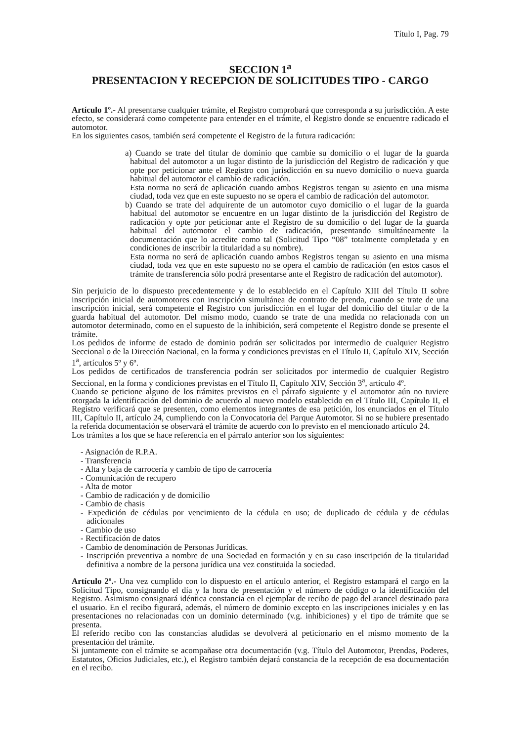Título I, Pag. 79
SECCION 1<sup>a</sup>
PRESENTACION Y RECEPCION DE SOLICITUDES TIPO - CARGO
Artículo 1º.- Al presentarse cualquier trámite, el Registro comprobará que corresponda a su jurisdicción. A este efecto, se considerará como competente para entender en el trámite, el Registro donde se encuentre radicado el automotor.
En los siguientes casos, también será competente el Registro de la futura radicación:
a) Cuando se trate del titular de dominio que cambie su domicilio o el lugar de la guarda habitual del automotor a un lugar distinto de la jurisdicción del Registro de radicación y que opte por peticionar ante el Registro con jurisdicción en su nuevo domicilio o nueva guarda habitual del automotor el cambio de radicación.
Esta norma no será de aplicación cuando ambos Registros tengan su asiento en una misma ciudad, toda vez que en este supuesto no se opera el cambio de radicación del automotor.
b) Cuando se trate del adquirente de un automotor cuyo domicilio o el lugar de la guarda habitual del automotor se encuentre en un lugar distinto de la jurisdicción del Registro de radicación y opte por peticionar ante el Registro de su domicilio o del lugar de la guarda habitual del automotor el cambio de radicación, presentando simultáneamente la documentación que lo acredite como tal (Solicitud Tipo “08” totalmente completada y en condiciones de inscribir la titularidad a su nombre).
Esta norma no será de aplicación cuando ambos Registros tengan su asiento en una misma ciudad, toda vez que en este supuesto no se opera el cambio de radicación (en estos casos el trámite de transferencia sólo podrá presentarse ante el Registro de radicación del automotor).
Sin perjuicio de lo dispuesto precedentemente y de lo establecido en el Capítulo XIII del Título II sobre inscripción inicial de automotores con inscripción simultánea de contrato de prenda, cuando se trate de una inscripción inicial, será competente el Registro con jurisdicción en el lugar del domicilio del titular o de la guarda habitual del automotor. Del mismo modo, cuando se trate de una medida no relacionada con un automotor determinado, como en el supuesto de la inhibición, será competente el Registro donde se presente el trámite.
Los pedidos de informe de estado de dominio podrán ser solicitados por intermedio de cualquier Registro Seccional o de la Dirección Nacional, en la forma y condiciones previstas en el Título II, Capítulo XIV, Sección 1<sup>a</sup>, artículos 5º y 6º.
Los pedidos de certificados de transferencia podrán ser solicitados por intermedio de cualquier Registro Seccional, en la forma y condiciones previstas en el Título II, Capítulo XIV, Sección 3<sup>a</sup>, artículo 4º.
Cuando se peticione alguno de los trámites previstos en el párrafo siguiente y el automotor aún no tuviere otorgada la identificación del dominio de acuerdo al nuevo modelo establecido en el Título III, Capítulo II, el Registro verificará que se presenten, como elementos integrantes de esa petición, los enunciados en el Título III, Capítulo II, artículo 24, cumpliendo con la Convocatoria del Parque Automotor. Si no se hubiere presentado la referida documentación se observará el trámite de acuerdo con lo previsto en el mencionado artículo 24.
Los trámites a los que se hace referencia en el párrafo anterior son los siguientes:
- Asignación de R.P.A.
- Transferencia
- Alta y baja de carrocería y cambio de tipo de carrocería
- Comunicación de recupero
- Alta de motor
- Cambio de radicación y de domicilio
- Cambio de chasis
- Expedición de cédulas por vencimiento de la cédula en uso; de duplicado de cédula y de cédulas adicionales
- Cambio de uso
- Rectificación de datos
- Cambio de denominación de Personas Jurídicas.
- Inscripción preventiva a nombre de una Sociedad en formación y en su caso inscripción de la titularidad definitiva a nombre de la persona jurídica una vez constituida la sociedad.
Artículo 2º.- Una vez cumplido con lo dispuesto en el artículo anterior, el Registro estampará el cargo en la Solicitud Tipo, consignando el día y la hora de presentación y el número de código o la identificación del Registro. Asimismo consignará idéntica constancia en el ejemplar de recibo de pago del arancel destinado para el usuario. En el recibo figurará, además, el número de dominio excepto en las inscripciones iniciales y en las presentaciones no relacionadas con un dominio determinado (v.g. inhibiciones) y el tipo de trámite que se presenta.
El referido recibo con las constancias aludidas se devolverá al peticionario en el mismo momento de la presentación del trámite.
Si juntamente con el trámite se acompañase otra documentación (v.g. Título del Automotor, Prendas, Poderes, Estatutos, Oficios Judiciales, etc.), el Registro también dejará constancia de la recepción de esa documentación en el recibo.